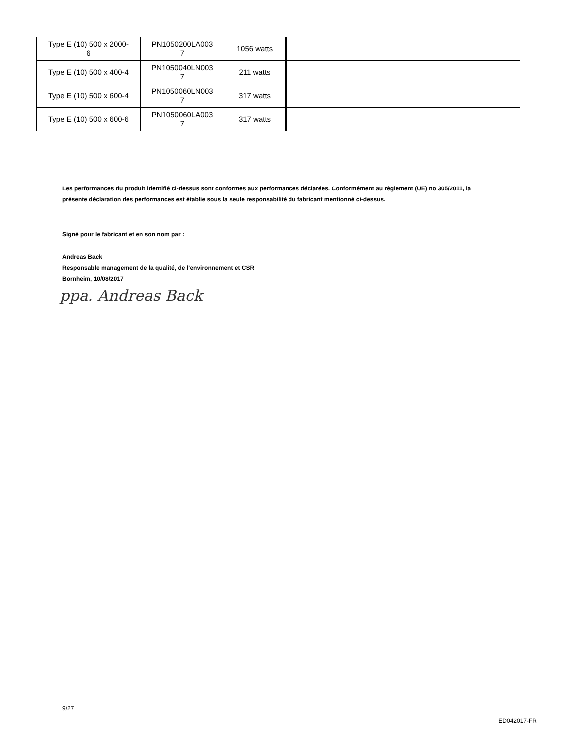| Type E (10) 500 x 2000- 6 | PN1050200LA003 7 | 1056 watts | | | |
| Type E (10) 500 x 400-4 | PN1050040LN003 7 | 211 watts | | | |
| Type E (10) 500 x 600-4 | PN1050060LN003 7 | 317 watts | | | |
| Type E (10) 500 x 600-6 | PN1050060LA003 7 | 317 watts | | | |
Les performances du produit identifié ci-dessus sont conformes aux performances déclarées. Conformément au règlement (UE) no 305/2011, la présente déclaration des performances est établie sous la seule responsabilité du fabricant mentionné ci-dessus.
Signé pour le fabricant et en son nom par :
Andreas Back
Responsable management de la qualité, de l’environnement et CSR
Bornheim, 10/08/2017
ppa. Andreas Back
9/27
ED042017-FR